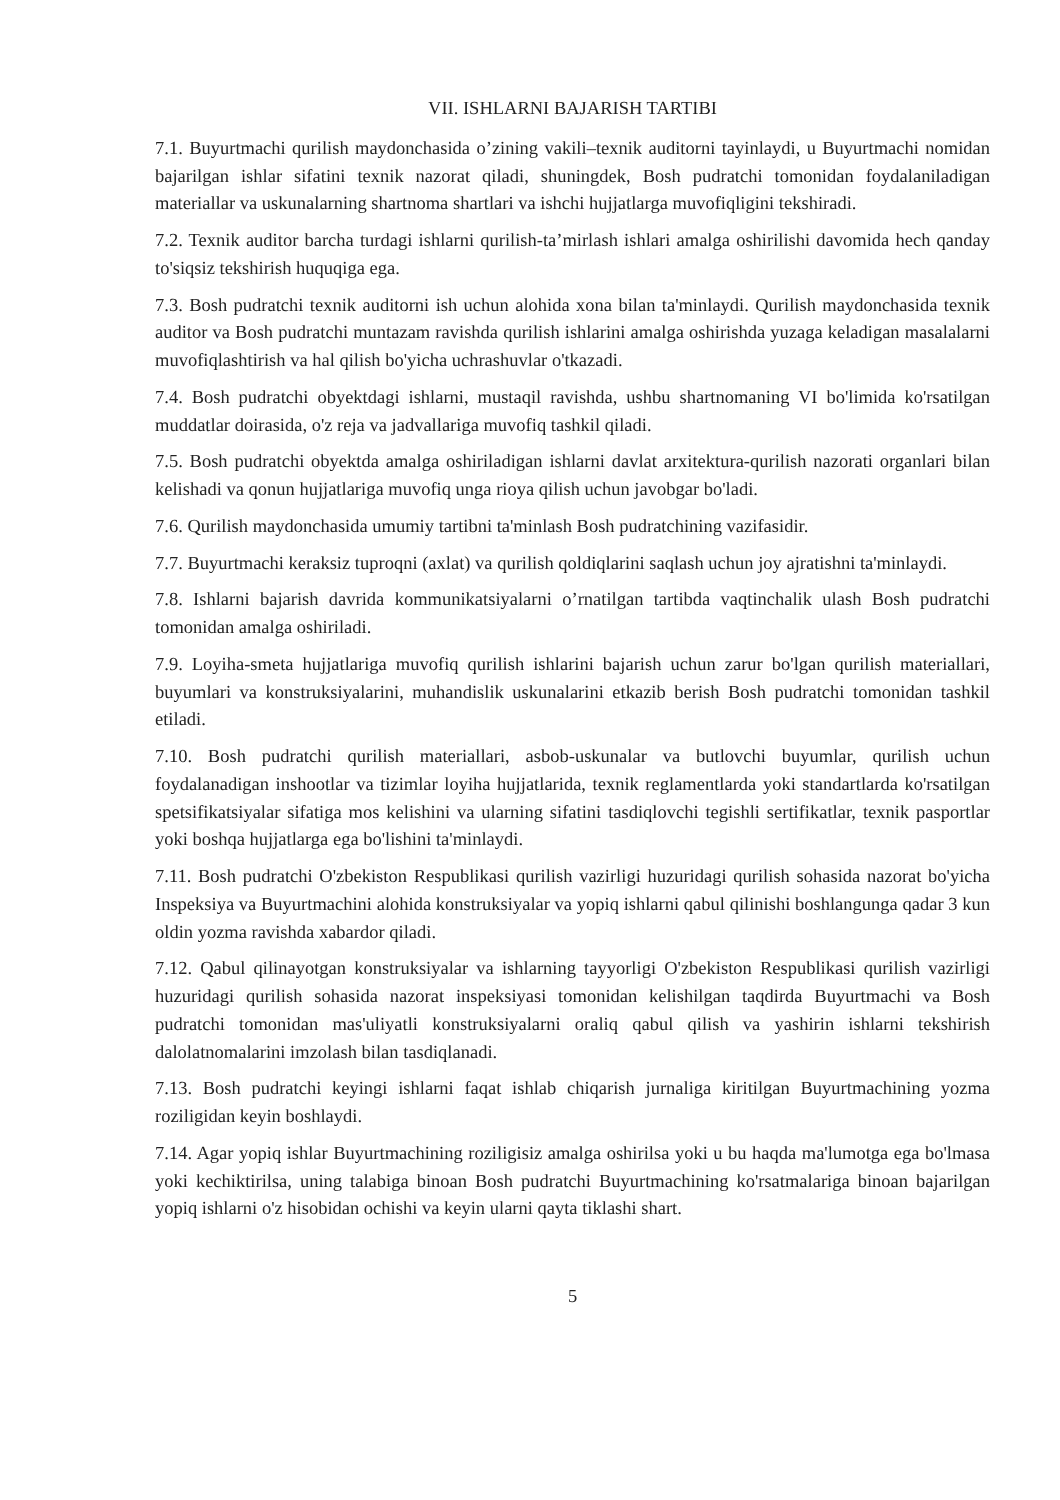VII. ISHLARNI BAJARISH TARTIBI
7.1. Buyurtmachi qurilish maydonchasida o’zining vakili–texnik auditorni tayinlaydi, u Buyurtmachi nomidan bajarilgan ishlar sifatini texnik nazorat qiladi, shuningdek, Bosh pudratchi tomonidan foydalaniladigan materiallar va uskunalarning shartnoma shartlari va ishchi hujjatlarga muvofiqligini tekshiradi.
7.2. Texnik auditor barcha turdagi ishlarni qurilish-ta’mirlash ishlari amalga oshirilishi davomida hech qanday to'siqsiz tekshirish huquqiga ega.
7.3. Bosh pudratchi texnik auditorni ish uchun alohida xona bilan ta'minlaydi. Qurilish maydonchasida texnik auditor va Bosh pudratchi muntazam ravishda qurilish ishlarini amalga oshirishda yuzaga keladigan masalalarni muvofiqlashtirish va hal qilish bo'yicha uchrashuvlar o'tkazadi.
7.4. Bosh pudratchi obyektdagi ishlarni, mustaqil ravishda, ushbu shartnomaning VI bo'limida ko'rsatilgan muddatlar doirasida, o'z reja va jadvallariga muvofiq tashkil qiladi.
7.5. Bosh pudratchi obyektda amalga oshiriladigan ishlarni davlat arxitektura-qurilish nazorati organlari bilan kelishadi va qonun hujjatlariga muvofiq unga rioya qilish uchun javobgar bo'ladi.
7.6. Qurilish maydonchasida umumiy tartibni ta'minlash Bosh pudratchining vazifasidir.
7.7. Buyurtmachi keraksiz tuproqni (axlat) va qurilish qoldiqlarini saqlash uchun joy ajratishni ta'minlaydi.
7.8. Ishlarni bajarish davrida kommunikatsiyalarni o’rnatilgan tartibda vaqtinchalik ulash Bosh pudratchi tomonidan amalga oshiriladi.
7.9. Loyiha-smeta hujjatlariga muvofiq qurilish ishlarini bajarish uchun zarur bo'lgan qurilish materiallari, buyumlari va konstruksiyalarini, muhandislik uskunalarini etkazib berish Bosh pudratchi tomonidan tashkil etiladi.
7.10. Bosh pudratchi qurilish materiallari, asbob-uskunalar va butlovchi buyumlar, qurilish uchun foydalanadigan inshootlar va tizimlar loyiha hujjatlarida, texnik reglamentlarda yoki standartlarda ko'rsatilgan spetsifikatsiyalar sifatiga mos kelishini va ularning sifatini tasdiqlovchi tegishli sertifikatlar, texnik pasportlar yoki boshqa hujjatlarga ega bo'lishini ta'minlaydi.
7.11. Bosh pudratchi O'zbekiston Respublikasi qurilish vazirligi huzuridagi qurilish sohasida nazorat bo'yicha Inspeksiya va Buyurtmachini alohida konstruksiyalar va yopiq ishlarni qabul qilinishi boshlangunga qadar 3 kun oldin yozma ravishda xabardor qiladi.
7.12. Qabul qilinayotgan konstruksiyalar va ishlarning tayyorligi O'zbekiston Respublikasi qurilish vazirligi huzuridagi qurilish sohasida nazorat inspeksiyasi tomonidan kelishilgan taqdirda Buyurtmachi va Bosh pudratchi tomonidan mas'uliyatli konstruksiyalarni oraliq qabul qilish va yashirin ishlarni tekshirish dalolatnomalarini imzolash bilan tasdiqlanadi.
7.13. Bosh pudratchi keyingi ishlarni faqat ishlab chiqarish jurnaliga kiritilgan Buyurtmachining yozma roziligidan keyin boshlaydi.
7.14. Agar yopiq ishlar Buyurtmachining roziligisiz amalga oshirilsa yoki u bu haqda ma'lumotga ega bo'lmasa yoki kechiktirilsa, uning talabiga binoan Bosh pudratchi Buyurtmachining ko'rsatmalariga binoan bajarilgan yopiq ishlarni o'z hisobidan ochishi va keyin ularni qayta tiklashi shart.
5